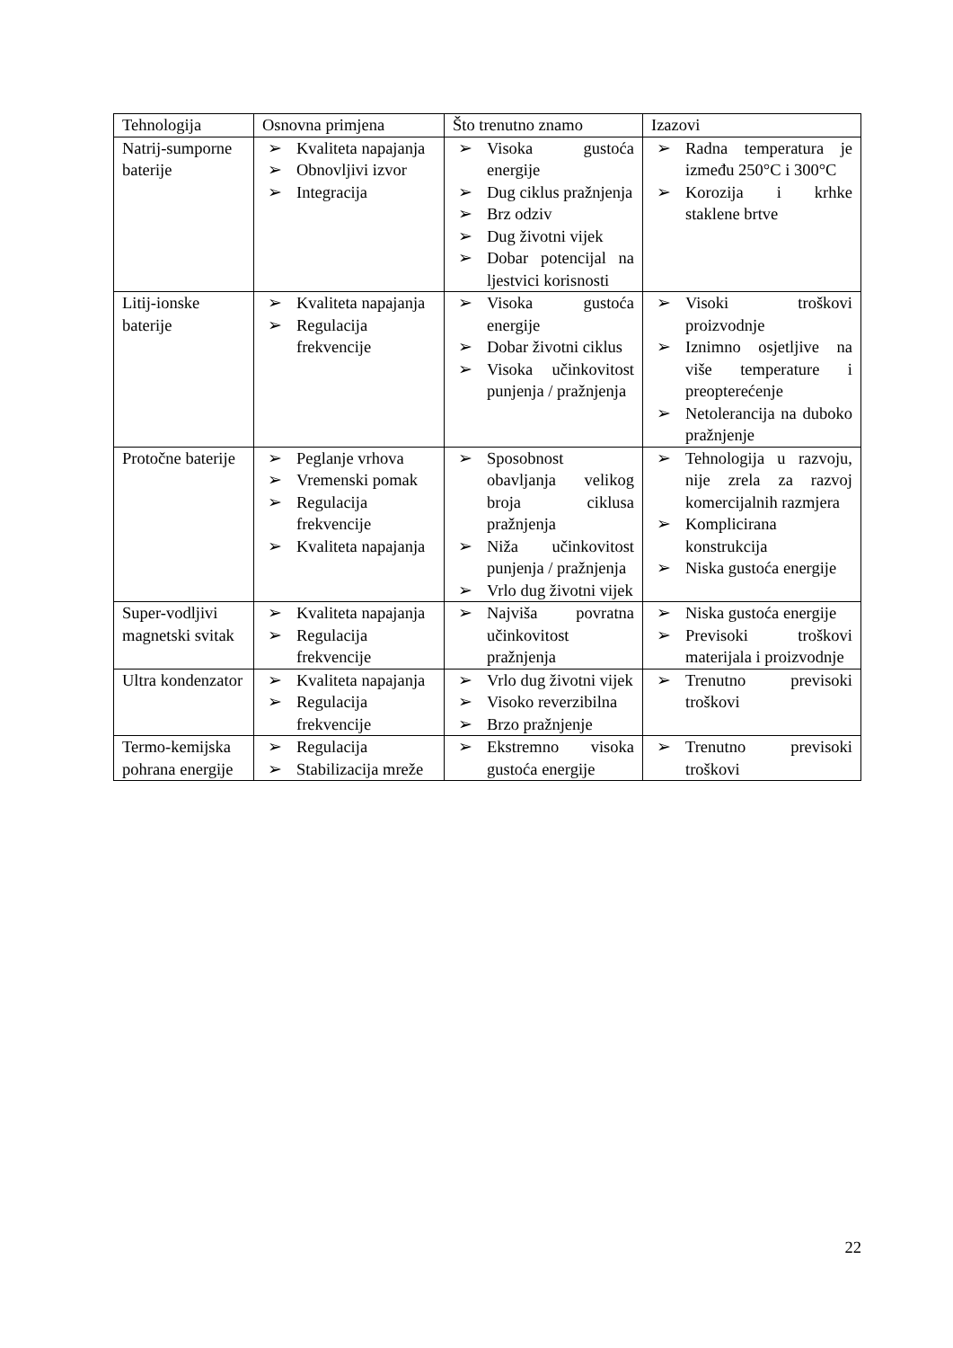| Tehnologija | Osnovna primjena | Što trenutno znamo | Izazovi |
| --- | --- | --- | --- |
| Natrij-sumporne baterije | ➢ Kvaliteta napajanja ➢ Obnovljivi izvor ➢ Integracija | ➢ Visoka gustoća energije ➢ Dug ciklus pražnjenja ➢ Brz odziv ➢ Dug životni vijek ➢ Dobar potencijal na ljestvici korisnosti | ➢ Radna temperatura je između 250°C i 300°C ➢ Korozija i krhke staklene brtve |
| Litij-ionske baterije | ➢ Kvaliteta napajanja ➢ Regulacija frekvencije | ➢ Visoka gustoća energije ➢ Dobar životni ciklus ➢ Visoka učinkovitost punjenja / pražnjenja | ➢ Visoki troškovi proizvodnje ➢ Iznimno osjetljive na više temperature i preopterećenje ➢ Netolerancija na duboko pražnjenje |
| Protočne baterije | ➢ Peglanje vrhova ➢ Vremenski pomak ➢ Regulacija frekvencije ➢ Kvaliteta napajanja | ➢ Sposobnost obavljanja velikog broja ciklusa pražnjenja ➢ Niža učinkovitost punjenja / pražnjenja ➢ Vrlo dug životni vijek | ➢ Tehnologija u razvoju, nije zrela za razvoj komercijalnih razmjera ➢ Komplicirana konstrukcija ➢ Niska gustoća energije |
| Super-vodljivi magnetski svitak | ➢ Kvaliteta napajanja ➢ Regulacija frekvencije | ➢ Najviša povratna učinkovitost pražnjenja | ➢ Niska gustoća energije ➢ Previsoki troškovi materijala i proizvodnje |
| Ultra kondenzator | ➢ Kvaliteta napajanja ➢ Regulacija frekvencije | ➢ Vrlo dug životni vijek ➢ Visoko reverzibilna ➢ Brzo pražnjenje | ➢ Trenutno previsoki troškovi |
| Termo-kemijska pohrana energije | ➢ Regulacija ➢ Stabilizacija mreže | ➢ Ekstremno visoka gustoća energije | ➢ Trenutno previsoki troškovi |
22